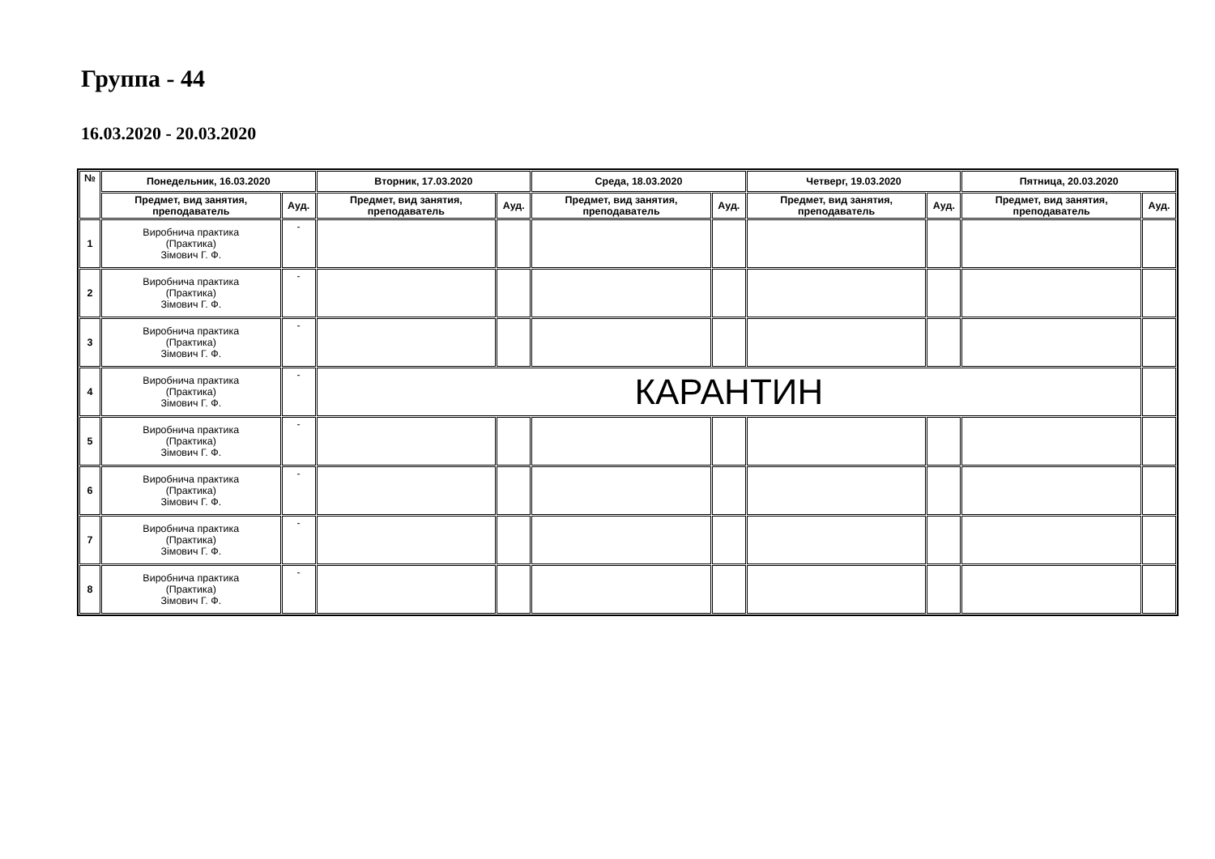Группа - 44
16.03.2020 - 20.03.2020
| № | Понедельник, 16.03.2020 | | Вторник, 17.03.2020 | | Среда, 18.03.2020 | | Четверг, 19.03.2020 | | Пятница, 20.03.2020 | |
| --- | --- | --- | --- | --- | --- | --- | --- | --- | --- | --- |
| | Предмет, вид занятия, преподаватель | Ауд. | Предмет, вид занятия, преподаватель | Ауд. | Предмет, вид занятия, преподаватель | Ауд. | Предмет, вид занятия, преподаватель | Ауд. | Предмет, вид занятия, преподаватель | Ауд. |
| 1 | Виробнича практика (Практика) Зімович Г. Ф. | - | | | | | | | | |
| 2 | Виробнича практика (Практика) Зімович Г. Ф. | - | | | | | | | | |
| 3 | Виробнича практика (Практика) Зімович Г. Ф. | - | | | | | | | | |
| 4 | Виробнича практика (Практика) Зімович Г. Ф. | - | КАРАНТИН | | | | | | | |
| 5 | Виробнича практика (Практика) Зімович Г. Ф. | - | | | | | | | | |
| 6 | Виробнича практика (Практика) Зімович Г. Ф. | - | | | | | | | | |
| 7 | Виробнича практика (Практика) Зімович Г. Ф. | - | | | | | | | | |
| 8 | Виробнича практика (Практика) Зімович Г. Ф. | - | | | | | | | | |